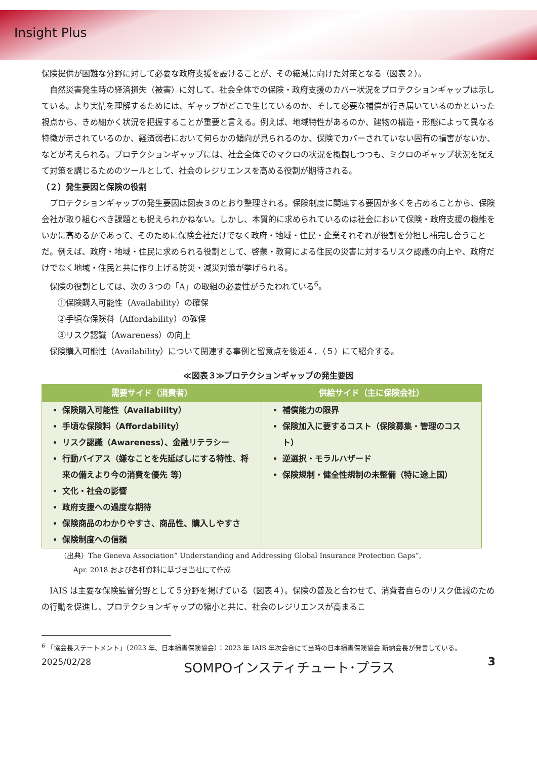Insight Plus
保険提供が困難な分野に対して必要な政府支援を設けることが、その縮減に向けた対策となる（図表２）。
自然災害発生時の経済損失（被害）に対して、社会全体での保険・政府支援のカバー状況をプロテクションギャップは示している。より実情を理解するためには、ギャップがどこで生じているのか、そして必要な補償が行き届いているのかといった視点から、きめ細かく状況を把握することが重要と言える。例えば、地域特性があるのか、建物の構造・形態によって異なる特徴が示されているのか、経済弱者において何らかの傾向が見られるのか、保険でカバーされていない固有の損害がないか、などが考えられる。プロテクションギャップには、社会全体でのマクロの状況を概観しつつも、ミクロのギャップ状況を捉えて対策を講じるためのツールとして、社会のレジリエンスを高める役割が期待される。
（２）発生要因と保険の役割
プロテクションギャップの発生要因は図表３のとおり整理される。保険制度に関連する要因が多くを占めることから、保険会社が取り組むべき課題とも捉えられかねない。しかし、本質的に求められているのは社会において保険・政府支援の機能をいかに高めるかであって、そのために保険会社だけでなく政府・地域・住民・企業それぞれが役割を分担し補完し合うことだ。例えば、政府・地域・住民に求められる役割として、啓蒙・教育による住民の災害に対するリスク認識の向上や、政府だけでなく地域・住民と共に作り上げる防災・減災対策が挙げられる。
保険の役割としては、次の３つの「A」の取組の必要性がうたわれている<sup>6</sup>。
①保険購入可能性（Availability）の確保
②手頃な保険料（Affordability）の確保
③リスク認識（Awareness）の向上
保険購入可能性（Availability）について関連する事例と留意点を後述４．（５）にて紹介する。
≪図表３≫プロテクションギャップの発生要因
| 需要サイド（消費者） | 供給サイド（主に保険会社） |
| --- | --- |
| 保険購入可能性（Availability） 手頃な保険料（Affordability） リスク認識（Awareness）、金融リテラシー 行動バイアス（嫌なことを先延ばしにする特性、将来の備えより今の消費を優先 等） 文化・社会の影響 政府支援への過度な期待 保険商品のわかりやすさ、商品性、購入しやすさ 保険制度への信頼 | 補償能力の限界 保険加入に要するコスト（保険募集・管理のコスト） 逆選択・モラルハザード 保険規制・健全性規制の未整備（特に途上国） |
（出典）The Geneva Association” Understanding and Addressing Global Insurance Protection Gaps”,
Apr. 2018 および各種資料に基づき当社にて作成
IAIS は主要な保険監督分野として５分野を掲げている（図表４）。保険の普及と合わせて、消費者自らのリスク低減のための行動を促進し、プロテクションギャップの縮小と共に、社会のレジリエンスが高まるこ
<sup>6</sup> 「協会長ステートメント」（2023 年、日本損害保険協会）：2023 年 IAIS 年次会合にて当時の日本損害保険協会 新納会長が発言している。
2025/02/28 SOMPOインスティチュート･プラス 3